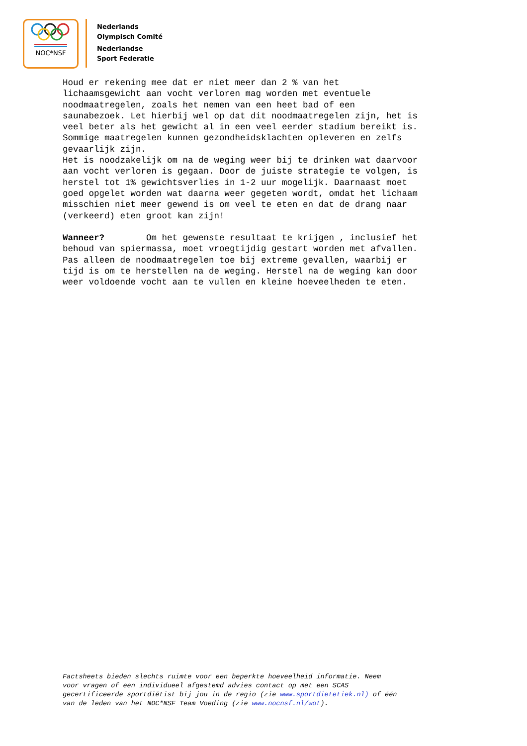NOC*NSF
Nederlands
Olympisch Comité
Nederlandse
Sport Federatie
Houd er rekening mee dat er niet meer dan 2 % van het lichaamsgewicht aan vocht verloren mag worden met eventuele noodmaatregelen, zoals het nemen van een heet bad of een saunabezoek. Let hierbij wel op dat dit noodmaatregelen zijn, het is veel beter als het gewicht al in een veel eerder stadium bereikt is. Sommige maatregelen kunnen gezondheidsklachten opleveren en zelfs gevaarlijk zijn. Het is noodzakelijk om na de weging weer bij te drinken wat daarvoor aan vocht verloren is gegaan. Door de juiste strategie te volgen, is herstel tot 1% gewichtsverlies in 1-2 uur mogelijk. Daarnaast moet goed opgelet worden wat daarna weer gegeten wordt, omdat het lichaam misschien niet meer gewend is om veel te eten en dat de drang naar (verkeerd) eten groot kan zijn! Wanneer? Om het gewenste resultaat te krijgen , inclusief het behoud van spiermassa, moet vroegtijdig gestart worden met afvallen. Pas alleen de noodmaatregelen toe bij extreme gevallen, waarbij er tijd is om te herstellen na de weging. Herstel na de weging kan door weer voldoende vocht aan te vullen en kleine hoeveelheden te eten.
Factsheets bieden slechts ruimte voor een beperkte hoeveelheid informatie. Neem voor vragen of een individueel afgestemd advies contact op met een SCAS gecertificeerde sportdiëtist bij jou in de regio (zie www.sportdietetiek.nl) of één van de leden van het NOC*NSF Team Voeding (zie www.nocnsf.nl/wot).